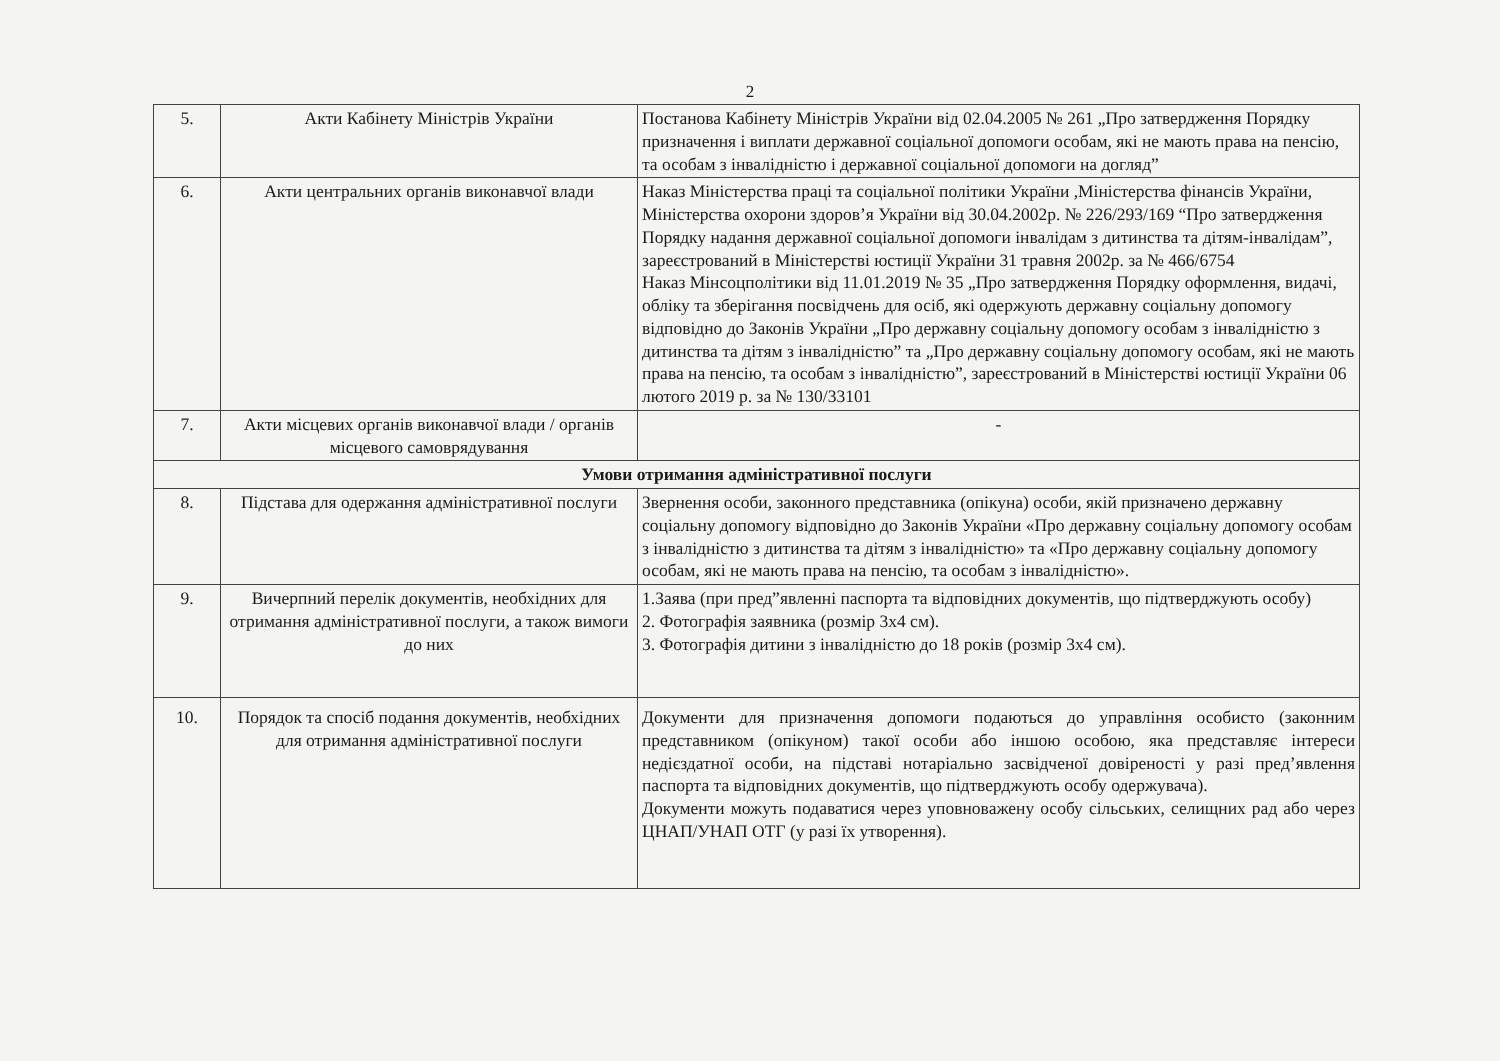2
| 5. | Акти Кабінету Міністрів України | Постанова Кабінету Міністрів України від 02.04.2005 № 261 „Про затвердження Порядку призначення і виплати державної соціальної допомоги особам, які не мають права на пенсію, та особам з інвалідністю і державної соціальної допомоги на догляд” |
| 6. | Акти центральних органів виконавчої влади | Наказ Міністерства праці та соціальної політики України ,Міністерства фінансів України, Міністерства охорони здоров’я України від 30.04.2002р. № 226/293/169 “Про затвердження Порядку надання державної соціальної допомоги інвалідам з дитинства та дітям-інвалідам”, зареєстрований в Міністерстві юстиції України 31 травня 2002р. за № 466/6754 Наказ Мінсоцполітики від 11.01.2019 № 35 „Про затвердження Порядку оформлення, видачі, обліку та зберігання посвідчень для осіб, які одержують державну соціальну допомогу відповідно до Законів України „Про державну соціальну допомогу особам з інвалідністю з дитинства та дітям з інвалідністю” та „Про державну соціальну допомогу особам, які не мають права на пенсію, та особам з інвалідністю”, зареєстрований в Міністерстві юстиції України 06 лютого 2019 р. за № 130/33101 |
| 7. | Акти місцевих органів виконавчої влади / органів місцевого самоврядування | - |
| Умови отримання адміністративної послуги | | |
| 8. | Підстава для одержання адміністративної послуги | Звернення особи, законного представника (опікуна) особи, якій призначено державну соціальну допомогу відповідно до Законів України «Про державну соціальну допомогу особам з інвалідністю з дитинства та дітям з інвалідністю» та «Про державну соціальну допомогу особам, які не мають права на пенсію, та особам з інвалідністю». |
| 9. | Вичерпний перелік документів, необхідних для отримання адміністративної послуги, а також вимоги до них | 1.Заява (при пред”явленні паспорта та відповідних документів, що підтверджують особу) 2. Фотографія заявника (розмір 3х4 см). 3. Фотографія дитини з інвалідністю до 18 років (розмір 3х4 см). |
| 10. | Порядок та спосіб подання документів, необхідних для отримання адміністративної послуги | Документи для призначення допомоги подаються до управління особисто (законним представником (опікуном) такої особи або іншою особою, яка представляє інтереси недієздатної особи, на підставі нотаріально засвідченої довіреності у разі пред’явлення паспорта та відповідних документів, що підтверджують особу одержувача). Документи можуть подаватися через уповноважену особу сільських, селищних рад або через ЦНАП/УНАП ОТГ (у разі їх утворення). |